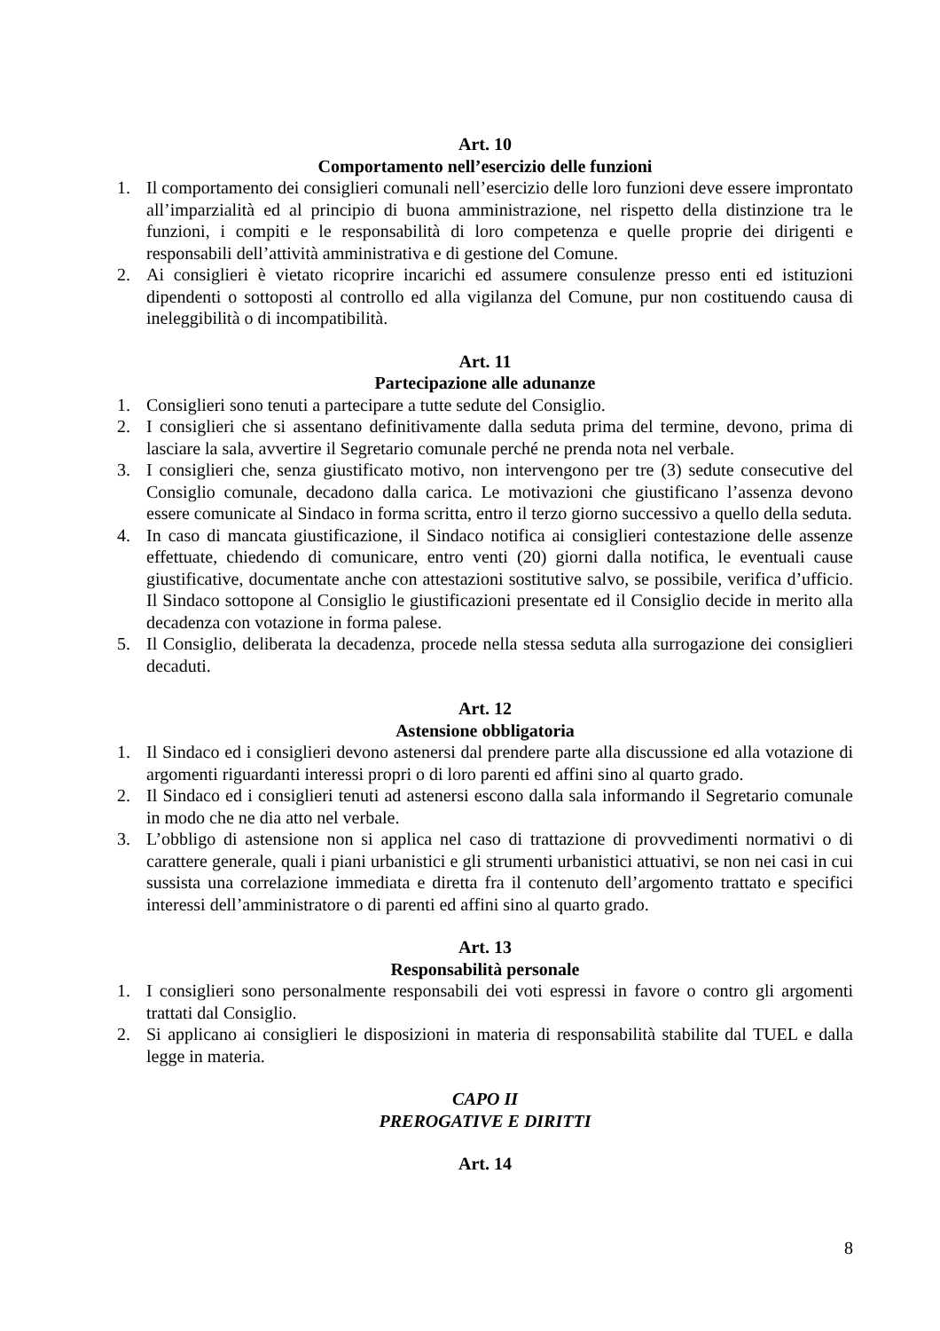Art. 10
Comportamento nell’esercizio delle funzioni
1. Il comportamento dei consiglieri comunali nell’esercizio delle loro funzioni deve essere improntato all’imparzialità ed al principio di buona amministrazione, nel rispetto della distinzione tra le funzioni, i compiti e le responsabilità di loro competenza e quelle proprie dei dirigenti e responsabili dell’attività amministrativa e di gestione del Comune.
2. Ai consiglieri è vietato ricoprire incarichi ed assumere consulenze presso enti ed istituzioni dipendenti o sottoposti al controllo ed alla vigilanza del Comune, pur non costituendo causa di ineleggibilità o di incompatibilità.
Art. 11
Partecipazione alle adunanze
1. Consiglieri sono tenuti a partecipare a tutte sedute del Consiglio.
2. I consiglieri che si assentano definitivamente dalla seduta prima del termine, devono, prima di lasciare la sala, avvertire il Segretario comunale perché ne prenda nota nel verbale.
3. I consiglieri che, senza giustificato motivo, non intervengono per tre (3) sedute consecutive del Consiglio comunale, decadono dalla carica. Le motivazioni che giustificano l’assenza devono essere comunicate al Sindaco in forma scritta, entro il terzo giorno successivo a quello della seduta.
4. In caso di mancata giustificazione, il Sindaco notifica ai consiglieri contestazione delle assenze effettuate, chiedendo di comunicare, entro venti (20) giorni dalla notifica, le eventuali cause giustificative, documentate anche con attestazioni sostitutive salvo, se possibile, verifica d’ufficio. Il Sindaco sottopone al Consiglio le giustificazioni presentate ed il Consiglio decide in merito alla decadenza con votazione in forma palese.
5. Il Consiglio, deliberata la decadenza, procede nella stessa seduta alla surrogazione dei consiglieri decaduti.
Art. 12
Astensione obbligatoria
1. Il Sindaco ed i consiglieri devono astenersi dal prendere parte alla discussione ed alla votazione di argomenti riguardanti interessi propri o di loro parenti ed affini sino al quarto grado.
2. Il Sindaco ed i consiglieri tenuti ad astenersi escono dalla sala informando il Segretario comunale in modo che ne dia atto nel verbale.
3. L’obbligo di astensione non si applica nel caso di trattazione di provvedimenti normativi o di carattere generale, quali i piani urbanistici e gli strumenti urbanistici attuativi, se non nei casi in cui sussista una correlazione immediata e diretta fra il contenuto dell’argomento trattato e specifici interessi dell’amministratore o di parenti ed affini sino al quarto grado.
Art. 13
Responsabilità personale
1. I consiglieri sono personalmente responsabili dei voti espressi in favore o contro gli argomenti trattati dal Consiglio.
2. Si applicano ai consiglieri le disposizioni in materia di responsabilità stabilite dal TUEL e dalla legge in materia.
CAPO II
PREROGATIVE E DIRITTI
Art. 14
8